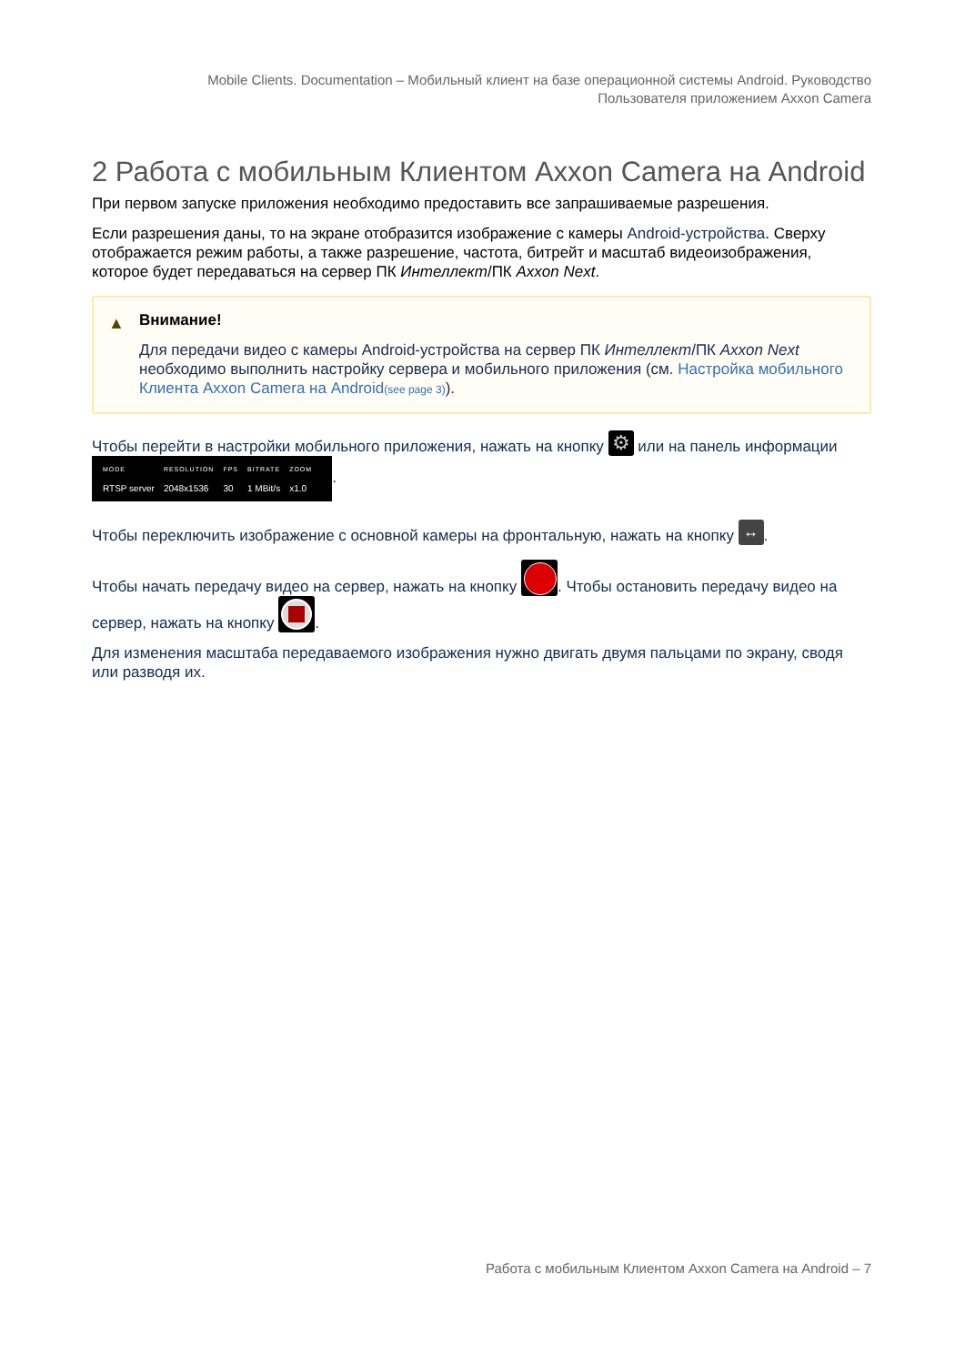Mobile Clients. Documentation – Мобильный клиент на базе операционной системы Android. Руководство
Пользователя приложением Axxon Camera
2 Работа с мобильным Клиентом Axxon Camera на Android
При первом запуске приложения необходимо предоставить все запрашиваемые разрешения.
Если разрешения даны, то на экране отобразится изображение с камеры Android-устройства. Сверху отображается режим работы, а также разрешение, частота, битрейт и масштаб видеоизображения, которое будет передаваться на сервер ПК Интеллект/ПК Axxon Next.
▲ Внимание!
Для передачи видео с камеры Android-устройства на сервер ПК Интеллект/ПК Axxon Next необходимо выполнить настройку сервера и мобильного приложения (см. Настройка мобильного Клиента Axxon Camera на Android(see page 3)).
Чтобы перейти в настройки мобильного приложения, нажать на кнопку ⚙ или на панель информации MODE RTSP server RESOLUTION 2048x1536 FPS 30 BITRATE 1 MBit/s ZOOM x1.0.
Чтобы переключить изображение с основной камеры на фронтальную, нажать на кнопку ↔.
Чтобы начать передачу видео на сервер, нажать на кнопку . Чтобы остановить передачу видео на сервер, нажать на кнопку .
Для изменения масштаба передаваемого изображения нужно двигать двумя пальцами по экрану, сводя или разводя их.
Работа с мобильным Клиентом Axxon Camera на Android – 7